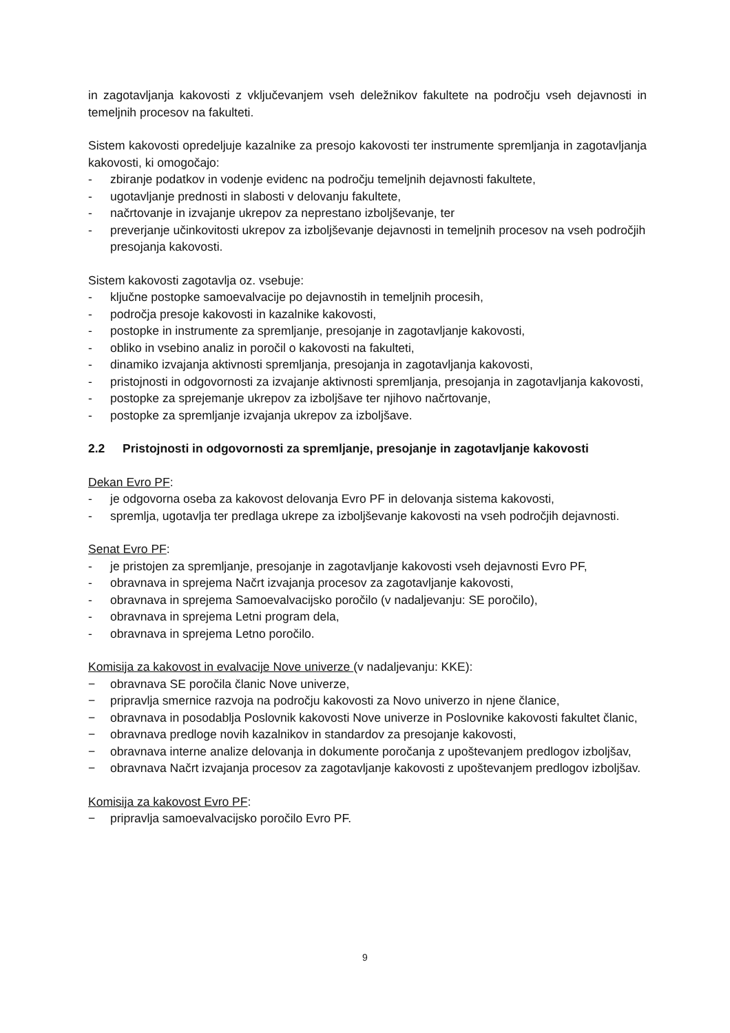in zagotavljanja kakovosti z vključevanjem vseh deležnikov fakultete na področju vseh dejavnosti in temeljnih procesov na fakulteti.
Sistem kakovosti opredeljuje kazalnike za presojo kakovosti ter instrumente spremljanja in zagotavljanja kakovosti, ki omogočajo:
- zbiranje podatkov in vodenje evidenc na področju temeljnih dejavnosti fakultete,
- ugotavljanje prednosti in slabosti v delovanju fakultete,
- načrtovanje in izvajanje ukrepov za neprestano izboljševanje, ter
- preverjanje učinkovitosti ukrepov za izboljševanje dejavnosti in temeljnih procesov na vseh področjih presojanja kakovosti.
Sistem kakovosti zagotavlja oz. vsebuje:
- ključne postopke samoevalvacije po dejavnostih in temeljnih procesih,
- področja presoje kakovosti in kazalnike kakovosti,
- postopke in instrumente za spremljanje, presojanje in zagotavljanje kakovosti,
- obliko in vsebino analiz in poročil o kakovosti na fakulteti,
- dinamiko izvajanja aktivnosti spremljanja, presojanja in zagotavljanja kakovosti,
- pristojnosti in odgovornosti za izvajanje aktivnosti spremljanja, presojanja in zagotavljanja kakovosti,
- postopke za sprejemanje ukrepov za izboljšave ter njihovo načrtovanje,
- postopke za spremljanje izvajanja ukrepov za izboljšave.
2.2 Pristojnosti in odgovornosti za spremljanje, presojanje in zagotavljanje kakovosti
Dekan Evro PF:
- je odgovorna oseba za kakovost delovanja Evro PF in delovanja sistema kakovosti,
- spremlja, ugotavlja ter predlaga ukrepe za izboljševanje kakovosti na vseh področjih dejavnosti.
Senat Evro PF:
- je pristojen za spremljanje, presojanje in zagotavljanje kakovosti vseh dejavnosti Evro PF,
- obravnava in sprejema Načrt izvajanja procesov za zagotavljanje kakovosti,
- obravnava in sprejema Samoevalvacijsko poročilo (v nadaljevanju: SE poročilo),
- obravnava in sprejema Letni program dela,
- obravnava in sprejema Letno poročilo.
Komisija za kakovost in evalvacije Nove univerze (v nadaljevanju: KKE):
− obravnava SE poročila članic Nove univerze,
− pripravlja smernice razvoja na področju kakovosti za Novo univerzo in njene članice,
− obravnava in posodablja Poslovnik kakovosti Nove univerze in Poslovnike kakovosti fakultet članic,
− obravnava predloge novih kazalnikov in standardov za presojanje kakovosti,
− obravnava interne analize delovanja in dokumente poročanja z upoštevanjem predlogov izboljšav,
− obravnava Načrt izvajanja procesov za zagotavljanje kakovosti z upoštevanjem predlogov izboljšav.
Komisija za kakovost Evro PF:
− pripravlja samoevalvacijsko poročilo Evro PF.
9